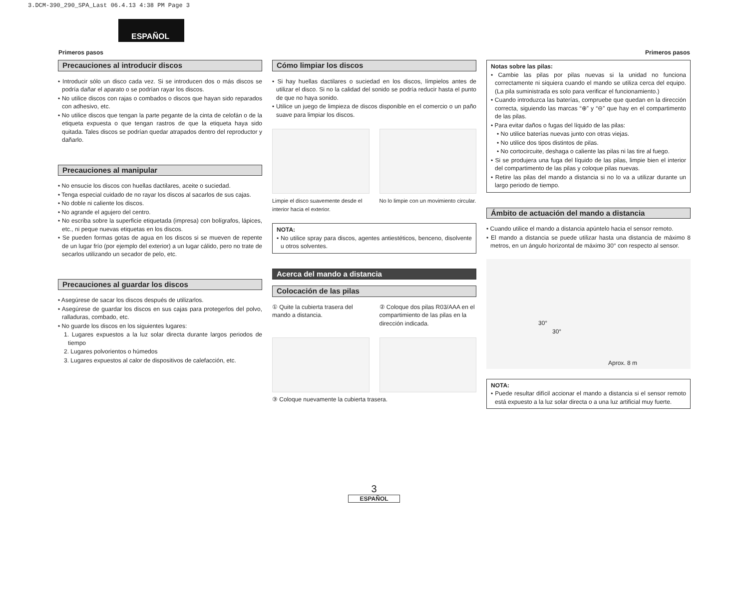3.DCM-390_290_SPA_Last 06.4.13 4:38 PM Page 3
ESPAÑOL
Primeros pasos Primeros pasos
Precauciones al introducir discos
• Introducir sólo un disco cada vez. Si se introducen dos o más discos se podría dañar el aparato o se podrían rayar los discos.
• No utilice discos con rajas o combados o discos que hayan sido reparados con adhesivo, etc.
• No utilice discos que tengan la parte pegante de la cinta de celofán o de la etiqueta expuesta o que tengan rastros de que la etiqueta haya sido quitada. Tales discos se podrían quedar atrapados dentro del reproductor y dañarlo.
Precauciones al manipular
• No ensucie los discos con huellas dactilares, aceite o suciedad.
• Tenga especial cuidado de no rayar los discos al sacarlos de sus cajas.
• No doble ni caliente los discos.
• No agrande el agujero del centro.
• No escriba sobre la superficie etiquetada (impresa) con bolígrafos, lápices, etc., ni peque nuevas etiquetas en los discos.
• Se pueden formas gotas de agua en los discos si se mueven de repente de un lugar frío (por ejemplo del exterior) a un lugar cálido, pero no trate de secarlos utilizando un secador de pelo, etc.
Precauciones al guardar los discos
• Asegúrese de sacar los discos después de utilizarlos.
• Asegúrese de guardar los discos en sus cajas para protegerlos del polvo, ralladuras, combado, etc.
• No guarde los discos en los siguientes lugares:
1. Lugares expuestos a la luz solar directa durante largos periodos de tiempo
2. Lugares polvorientos o húmedos
3. Lugares expuestos al calor de dispositivos de calefacción, etc.
Cómo limpiar los discos
• Si hay huellas dactilares o suciedad en los discos, límpielos antes de utilizar el disco. Si no la calidad del sonido se podría reducir hasta el punto de que no haya sonido.
• Utilice un juego de limpieza de discos disponible en el comercio o un paño suave para limpiar los discos.
Limpie el disco suavemente desde el interior hacia el exterior.
No lo limpie con un movimiento circular.
NOTA:
• No utilice spray para discos, agentes antiestéticos, benceno, disolvente u otros solventes.
Acerca del mando a distancia
Colocación de las pilas
① Quite la cubierta trasera del mando a distancia.
② Coloque dos pilas R03/AAA en el compartimiento de las pilas en la dirección indicada.
③ Coloque nuevamente la cubierta trasera.
Notas sobre las pilas:
• Cambie las pilas por pilas nuevas si la unidad no funciona correctamente ni siquiera cuando el mando se utiliza cerca del equipo. (La pila suministrada es solo para verificar el funcionamiento.)
• Cuando introduzca las baterías, compruebe que quedan en la dirección correcta, siguiendo las marcas “⊕” y “⊖” que hay en el compartimento de las pilas.
• Para evitar daños o fugas del líquido de las pilas:
• No utilice baterías nuevas junto con otras viejas.
• No utilice dos tipos distintos de pilas.
• No cortocircuite, deshaga o caliente las pilas ni las tire al fuego.
• Si se produjera una fuga del líquido de las pilas, limpie bien el interior del compartimento de las pilas y coloque pilas nuevas.
• Retire las pilas del mando a distancia si no lo va a utilizar durante un largo periodo de tiempo.
Ámbito de actuación del mando a distancia
• Cuando utilice el mando a distancia apúntelo hacia el sensor remoto.
• El mando a distancia se puede utilizar hasta una distancia de máximo 8 metros, en un ángulo horizontal de máximo 30° con respecto al sensor.
30°
30°
Aprox. 8 m
NOTA:
• Puede resultar difícil accionar el mando a distancia si el sensor remoto está expuesto a la luz solar directa o a una luz artificial muy fuerte.
3
ESPAÑOL